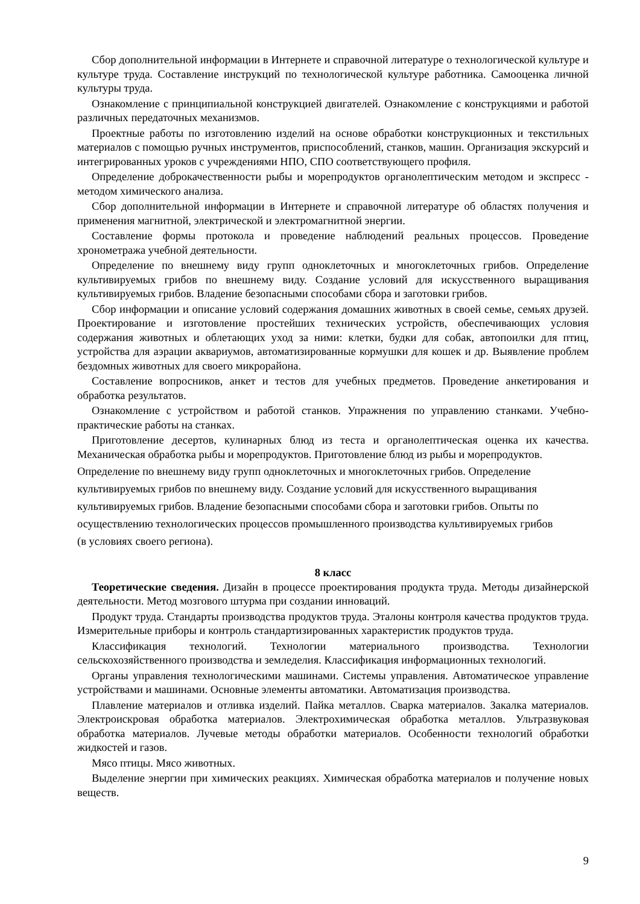Сбор дополнительной информации в Интернете и справочной литературе о технологической культуре и культуре труда. Составление инструкций по технологической культуре работника. Самооценка личной культуры труда.
Ознакомление с принципиальной конструкцией двигателей. Ознакомление с конструкциями и работой различных передаточных механизмов.
Проектные работы по изготовлению изделий на основе обработки конструкционных и текстильных материалов с помощью ручных инструментов, приспособлений, станков, машин. Организация экскурсий и интегрированных уроков с учреждениями НПО, СПО соответствующего профиля.
Определение доброкачественности рыбы и морепродуктов органолептическим методом и экспресс - методом химического анализа.
Сбор дополнительной информации в Интернете и справочной литературе об областях получения и применения магнитной, электрической и электромагнитной энергии.
Составление формы протокола и проведение наблюдений реальных процессов. Проведение хронометража учебной деятельности.
Определение по внешнему виду групп одноклеточных и многоклеточных грибов. Определение культивируемых грибов по внешнему виду. Создание условий для искусственного выращивания культивируемых грибов. Владение безопасными способами сбора и заготовки грибов.
Сбор информации и описание условий содержания домашних животных в своей семье, семьях друзей. Проектирование и изготовление простейших технических устройств, обеспечивающих условия содержания животных и облетающих уход за ними: клетки, будки для собак, автопоилки для птиц, устройства для аэрации аквариумов, автоматизированные кормушки для кошек и др. Выявление проблем бездомных животных для своего микрорайона.
Составление вопросников, анкет и тестов для учебных предметов. Проведение анкетирования и обработка результатов.
Ознакомление с устройством и работой станков. Упражнения по управлению станками. Учебно-практические работы на станках.
Приготовление десертов, кулинарных блюд из теста и органолептическая оценка их качества. Механическая обработка рыбы и морепродуктов. Приготовление блюд из рыбы и морепродуктов.
Определение по внешнему виду групп одноклеточных и многоклеточных грибов. Определение
культивируемых грибов по внешнему виду. Создание условий для искусственного выращивания
культивируемых грибов. Владение безопасными способами сбора и заготовки грибов. Опыты по
осуществлению технологических процессов промышленного производства культивируемых грибов
(в условиях своего региона).
8 класс
Теоретические сведения. Дизайн в процессе проектирования продукта труда. Методы дизайнерской деятельности. Метод мозгового штурма при создании инноваций.
Продукт труда. Стандарты производства продуктов труда. Эталоны контроля качества продуктов труда. Измерительные приборы и контроль стандартизированных характеристик продуктов труда.
Классификация технологий. Технологии материального производства. Технологии сельскохозяйственного производства и земледелия. Классификация информационных технологий.
Органы управления технологическими машинами. Системы управления. Автоматическое управление устройствами и машинами. Основные элементы автоматики. Автоматизация производства.
Плавление материалов и отливка изделий. Пайка металлов. Сварка материалов. Закалка материалов. Электроискровая обработка материалов. Электрохимическая обработка металлов. Ультразвуковая обработка материалов. Лучевые методы обработки материалов. Особенности технологий обработки жидкостей и газов.
Мясо птицы. Мясо животных.
Выделение энергии при химических реакциях. Химическая обработка материалов и получение новых веществ.
9